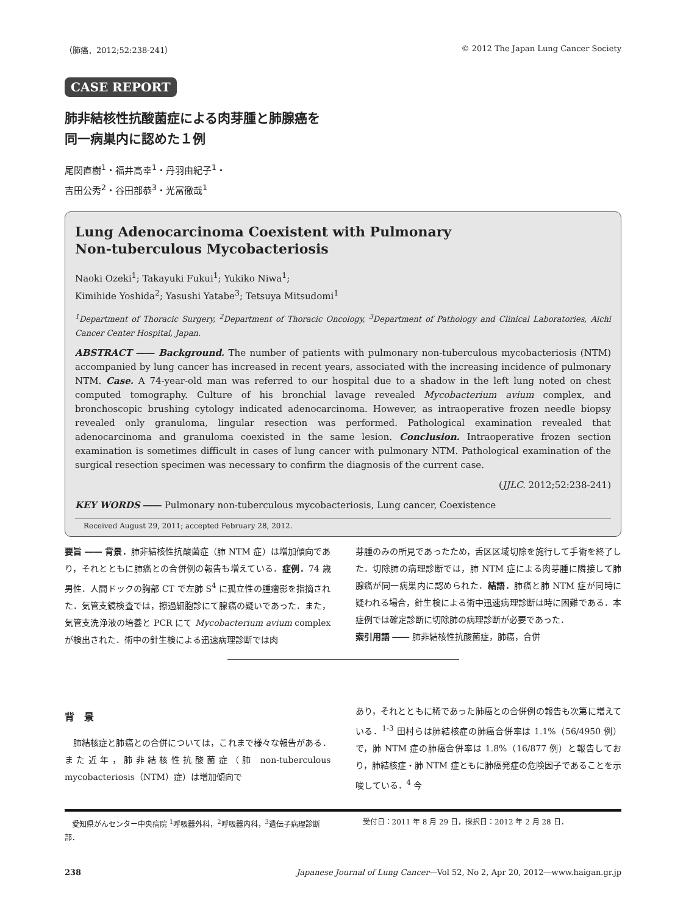（肺癌．2012;52:238-241） © 2012 The Japan Lung Cancer Society
CASE REPORT
肺非結核性抗酸菌症による肉芽腫と肺腺癌を
同一病巣内に認めた１例
尾関直樹<sup>1</sup>・福井高幸<sup>1</sup>・丹羽由紀子<sup>1</sup>・
吉田公秀<sup>2</sup>・谷田部恭<sup>3</sup>・光冨徹哉<sup>1</sup>
Lung Adenocarcinoma Coexistent with Pulmonary
Non-tuberculous Mycobacteriosis
Naoki Ozeki<sup>1</sup>; Takayuki Fukui<sup>1</sup>; Yukiko Niwa<sup>1</sup>;
Kimihide Yoshida<sup>2</sup>; Yasushi Yatabe<sup>3</sup>; Tetsuya Mitsudomi<sup>1</sup>
<sup>1</sup> Department of Thoracic Surgery, <sup>2</sup>Department of Thoracic Oncology, <sup>3</sup>Department of Pathology and Clinical Laboratories, Aichi Cancer Center Hospital, Japan.
ABSTRACT ―― Background. The number of patients with pulmonary non-tuberculous mycobacteriosis (NTM) accompanied by lung cancer has increased in recent years, associated with the increasing incidence of pulmonary NTM. Case. A 74-year-old man was referred to our hospital due to a shadow in the left lung noted on chest computed tomography. Culture of his bronchial lavage revealed Mycobacterium avium complex, and bronchoscopic brushing cytology indicated adenocarcinoma. However, as intraoperative frozen needle biopsy revealed only granuloma, lingular resection was performed. Pathological examination revealed that adenocarcinoma and granuloma coexisted in the same lesion. Conclusion. Intraoperative frozen section examination is sometimes difficult in cases of lung cancer with pulmonary NTM. Pathological examination of the surgical resection specimen was necessary to confirm the diagnosis of the current case.
(JJLC. 2012;52:238-241)
KEY WORDS ―― Pulmonary non-tuberculous mycobacteriosis, Lung cancer, Coexistence
Received August 29, 2011; accepted February 28, 2012.
要旨 ―― 背景．肺非結核性抗酸菌症（肺 NTM 症）は増加傾向であり，それとともに肺癌との合併例の報告も増えている．症例．74 歳男性．人間ドックの胸部 CT で左肺 S<sup>4</sup> に孤立性の腫瘤影を指摘された．気管支鏡検査では，擦過細胞診にて腺癌の疑いであった．また，気管支洗浄液の培養と PCR にて Mycobacterium avium complex が検出された．術中の針生検による迅速病理診断では肉
芽腫のみの所見であったため，舌区区域切除を施行して手術を終了した．切除肺の病理診断では，肺 NTM 症による肉芽腫に隣接して肺腺癌が同一病巣内に認められた．結語．肺癌と肺 NTM 症が同時に疑われる場合，針生検による術中迅速病理診断は時に困難である．本症例では確定診断に切除肺の病理診断が必要であった．
索引用語 ―― 肺非結核性抗酸菌症，肺癌，合併
背　景
　肺結核症と肺癌との合併については，これまで様々な報告がある．また近年，肺非結核性抗酸菌症（肺 non-tuberculous mycobacteriosis（NTM）症）は増加傾向で
あり，それとともに稀であった肺癌との合併例の報告も次第に増えている．<sup>1-3</sup> 田村らは肺結核症の肺癌合併率は 1.1%（56/4950 例）で，肺 NTM 症の肺癌合併率は 1.8%（16/877 例）と報告しており，肺結核症・肺 NTM 症ともに肺癌発症の危険因子であることを示唆している．<sup>4</sup> 今
　愛知県がんセンター中央病院 <sup>1</sup>呼吸器外科，<sup>2</sup>呼吸器内科，<sup>3</sup>遺伝子病理診断部．
　受付日：2011 年 8 月 29 日，採択日：2012 年 2 月 28 日．
238 Japanese Journal of Lung Cancer―Vol 52, No 2, Apr 20, 2012―www.haigan.gr.jp